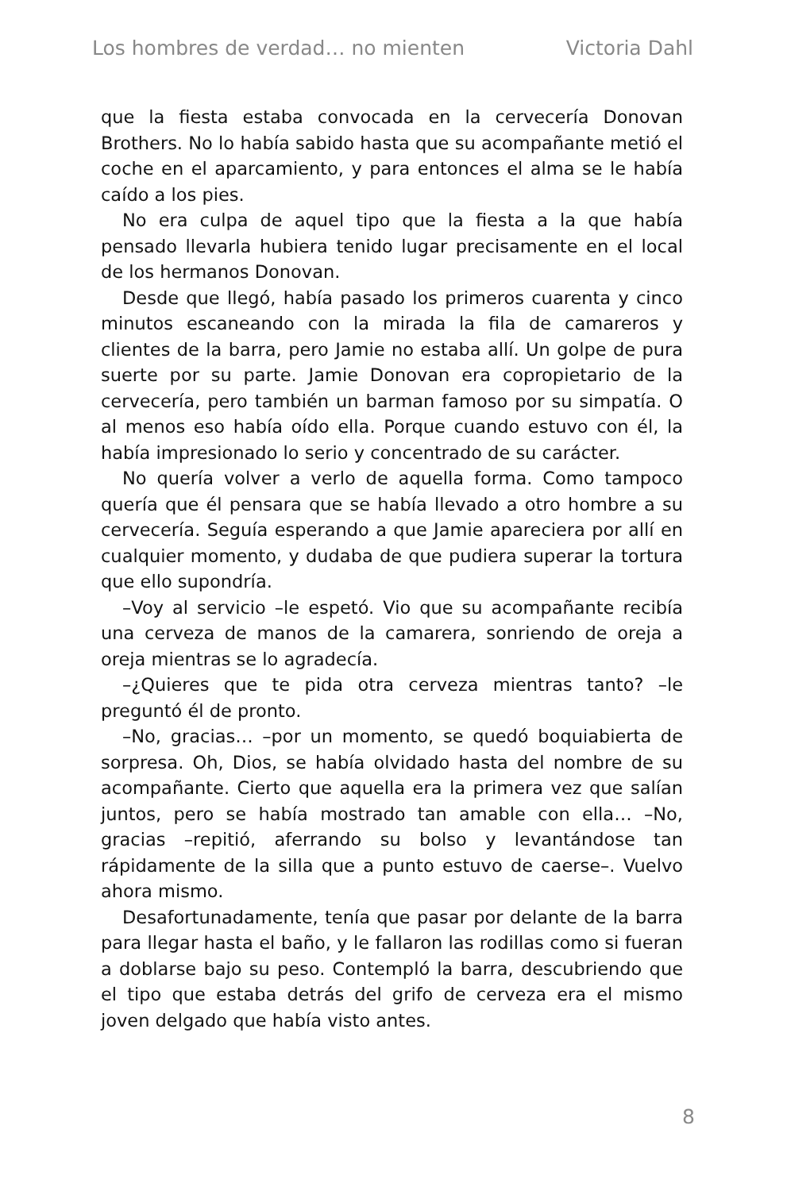Los hombres de verdad… no mienten Victoria Dahl
que la fiesta estaba convocada en la cervecería Donovan Brothers. No lo había sabido hasta que su acompañante metió el coche en el aparcamiento, y para entonces el alma se le había caído a los pies.
No era culpa de aquel tipo que la fiesta a la que había pensado llevarla hubiera tenido lugar precisamente en el local de los hermanos Donovan.
Desde que llegó, había pasado los primeros cuarenta y cinco minutos escaneando con la mirada la fila de camareros y clientes de la barra, pero Jamie no estaba allí. Un golpe de pura suerte por su parte. Jamie Donovan era copropietario de la cervecería, pero también un barman famoso por su simpatía. O al menos eso había oído ella. Porque cuando estuvo con él, la había impresionado lo serio y concentrado de su carácter.
No quería volver a verlo de aquella forma. Como tampoco quería que él pensara que se había llevado a otro hombre a su cervecería. Seguía esperando a que Jamie apareciera por allí en cualquier momento, y dudaba de que pudiera superar la tortura que ello supondría.
–Voy al servicio –le espetó. Vio que su acompañante recibía una cerveza de manos de la camarera, sonriendo de oreja a oreja mientras se lo agradecía.
–¿Quieres que te pida otra cerveza mientras tanto? –le preguntó él de pronto.
–No, gracias… –por un momento, se quedó boquiabierta de sorpresa. Oh, Dios, se había olvidado hasta del nombre de su acompañante. Cierto que aquella era la primera vez que salían juntos, pero se había mostrado tan amable con ella… –No, gracias –repitió, aferrando su bolso y levantándose tan rápidamente de la silla que a punto estuvo de caerse–. Vuelvo ahora mismo.
Desafortunadamente, tenía que pasar por delante de la barra para llegar hasta el baño, y le fallaron las rodillas como si fueran a doblarse bajo su peso. Contempló la barra, descubriendo que el tipo que estaba detrás del grifo de cerveza era el mismo joven delgado que había visto antes.
8